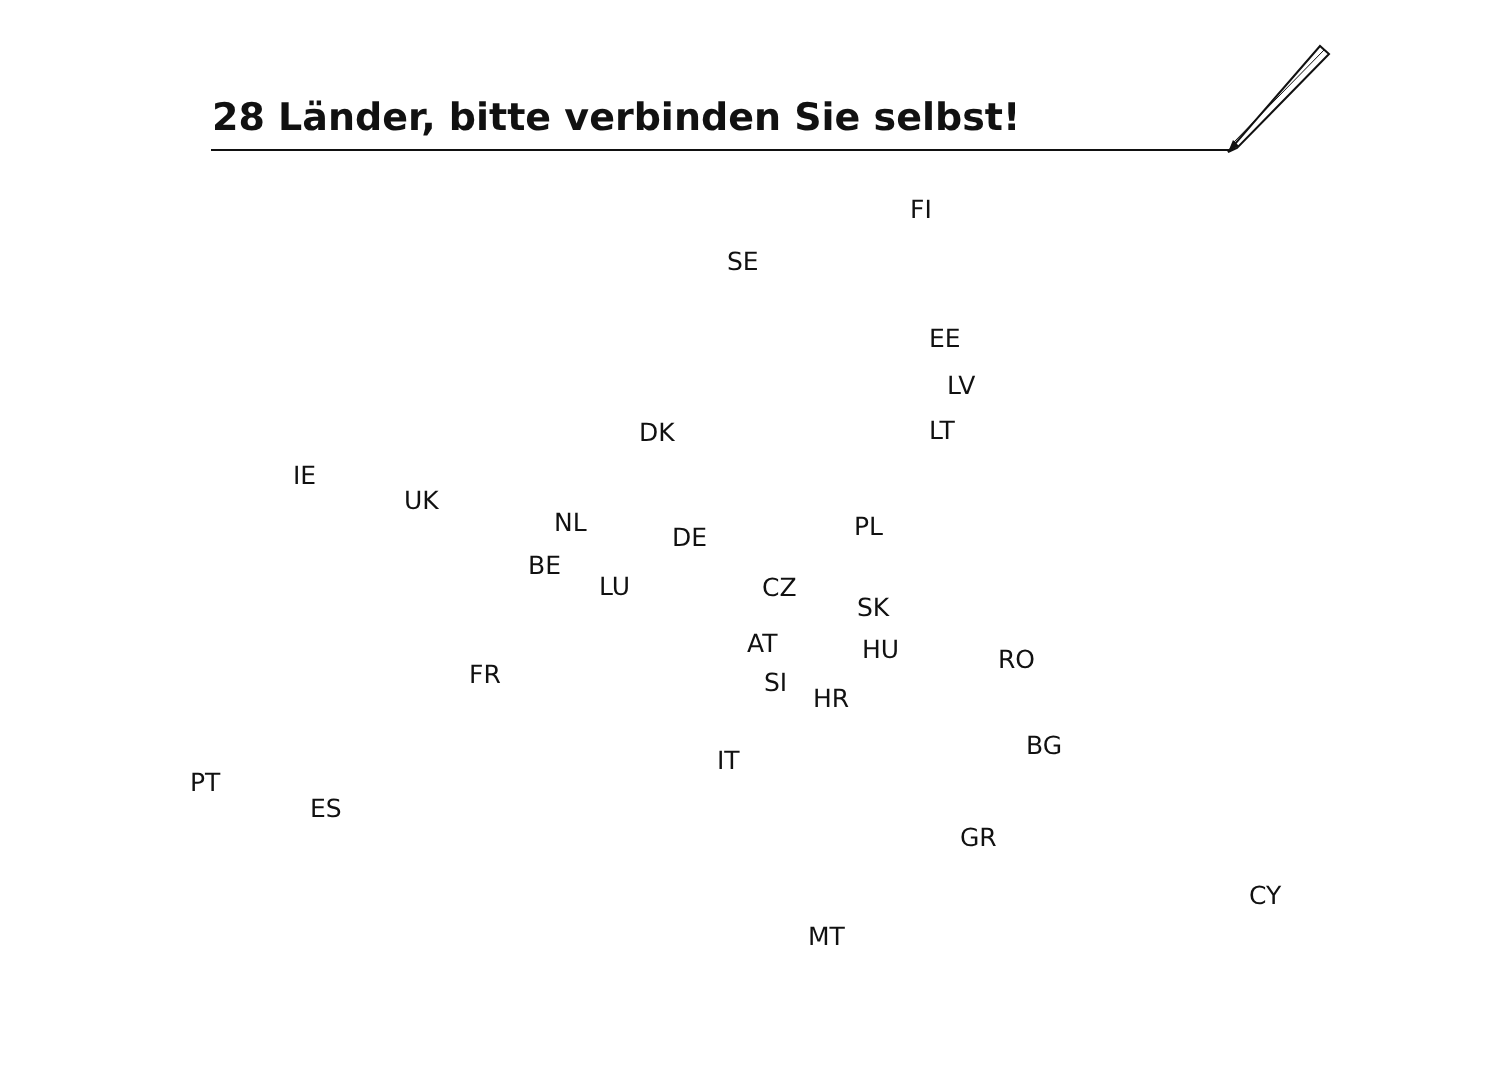28 Länder, bitte verbinden Sie selbst!
FI
SE
EE
LV
LT
DK
IE
UK
NL
PL
DE
BE
LU
CZ
SK
AT
HU
RO
FR
SI
HR
BG
IT
PT
ES
GR
CY
MT